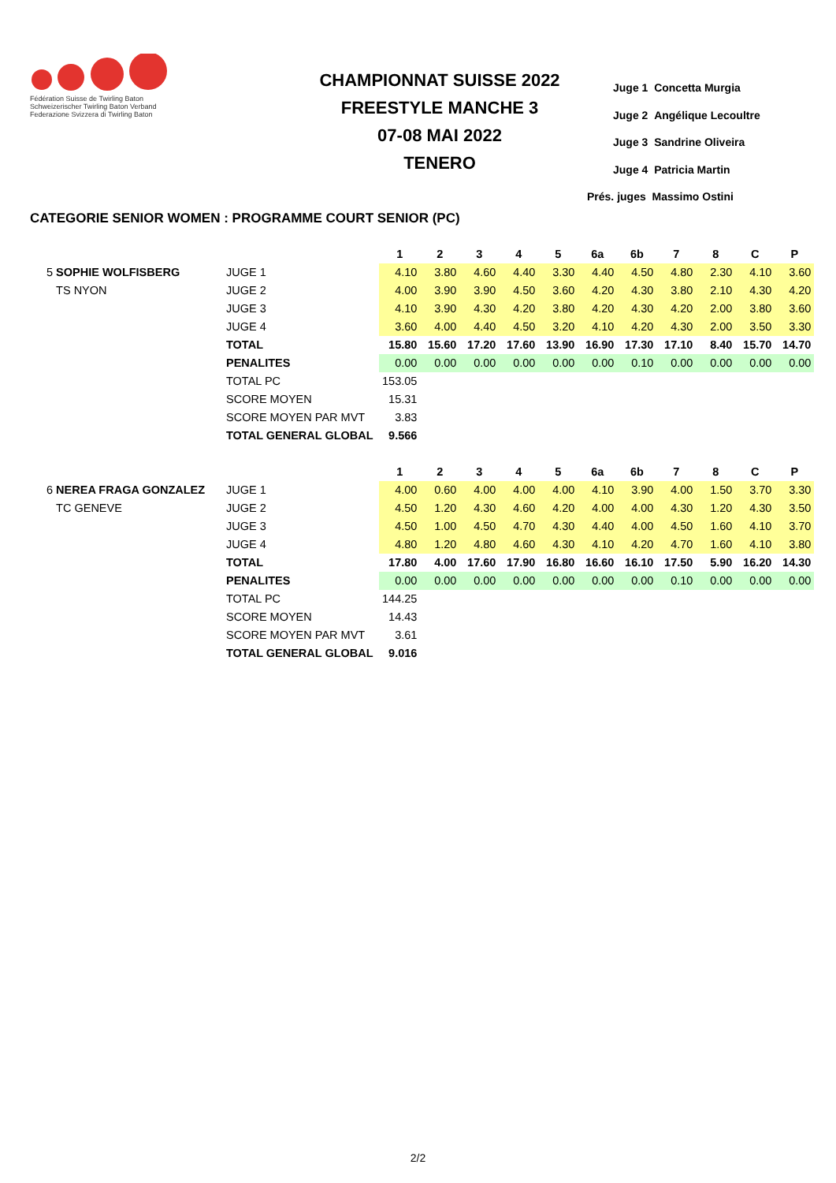Fédération Suisse de Twirling Baton
Schweizerischer Twirling Baton Verband
Federazione Svizzera di Twirling Baton
CHAMPIONNAT SUISSE 2022
FREESTYLE MANCHE 3
07-08 MAI 2022
TENERO
Juge 1 Concetta Murgia
Juge 2 Angélique Lecoultre
Juge 3 Sandrine Oliveira
Juge 4 Patricia Martin
Prés. juges Massimo Ostini
CATEGORIE SENIOR WOMEN : PROGRAMME COURT SENIOR (PC)
| | | 1 | 2 | 3 | 4 | 5 | 6a | 6b | 7 | 8 | C | P |
| --- | --- | --- | --- | --- | --- | --- | --- | --- | --- | --- | --- | --- |
| 5 SOPHIE WOLFISBERG | JUGE 1 | 4.10 | 3.80 | 4.60 | 4.40 | 3.30 | 4.40 | 4.50 | 4.80 | 2.30 | 4.10 | 3.60 |
| TS NYON | JUGE 2 | 4.00 | 3.90 | 3.90 | 4.50 | 3.60 | 4.20 | 4.30 | 3.80 | 2.10 | 4.30 | 4.20 |
| | JUGE 3 | 4.10 | 3.90 | 4.30 | 4.20 | 3.80 | 4.20 | 4.30 | 4.20 | 2.00 | 3.80 | 3.60 |
| | JUGE 4 | 3.60 | 4.00 | 4.40 | 4.50 | 3.20 | 4.10 | 4.20 | 4.30 | 2.00 | 3.50 | 3.30 |
| | TOTAL | 15.80 | 15.60 | 17.20 | 17.60 | 13.90 | 16.90 | 17.30 | 17.10 | 8.40 | 15.70 | 14.70 |
| | PENALITES | 0.00 | 0.00 | 0.00 | 0.00 | 0.00 | 0.00 | 0.10 | 0.00 | 0.00 | 0.00 | 0.00 |
| | TOTAL PC | 153.05 | | | | | | | | | | |
| | SCORE MOYEN | 15.31 | | | | | | | | | | |
| | SCORE MOYEN PAR MVT | 3.83 | | | | | | | | | | |
| | TOTAL GENERAL GLOBAL | 9.566 | | | | | | | | | | |
| | | 1 | 2 | 3 | 4 | 5 | 6a | 6b | 7 | 8 | C | P |
| 6 NEREA FRAGA GONZALEZ | JUGE 1 | 4.00 | 0.60 | 4.00 | 4.00 | 4.00 | 4.10 | 3.90 | 4.00 | 1.50 | 3.70 | 3.30 |
| TC GENEVE | JUGE 2 | 4.50 | 1.20 | 4.30 | 4.60 | 4.20 | 4.00 | 4.00 | 4.30 | 1.20 | 4.30 | 3.50 |
| | JUGE 3 | 4.50 | 1.00 | 4.50 | 4.70 | 4.30 | 4.40 | 4.00 | 4.50 | 1.60 | 4.10 | 3.70 |
| | JUGE 4 | 4.80 | 1.20 | 4.80 | 4.60 | 4.30 | 4.10 | 4.20 | 4.70 | 1.60 | 4.10 | 3.80 |
| | TOTAL | 17.80 | 4.00 | 17.60 | 17.90 | 16.80 | 16.60 | 16.10 | 17.50 | 5.90 | 16.20 | 14.30 |
| | PENALITES | 0.00 | 0.00 | 0.00 | 0.00 | 0.00 | 0.00 | 0.00 | 0.10 | 0.00 | 0.00 | 0.00 |
| | TOTAL PC | 144.25 | | | | | | | | | | |
| | SCORE MOYEN | 14.43 | | | | | | | | | | |
| | SCORE MOYEN PAR MVT | 3.61 | | | | | | | | | | |
| | TOTAL GENERAL GLOBAL | 9.016 | | | | | | | | | | |
2/2